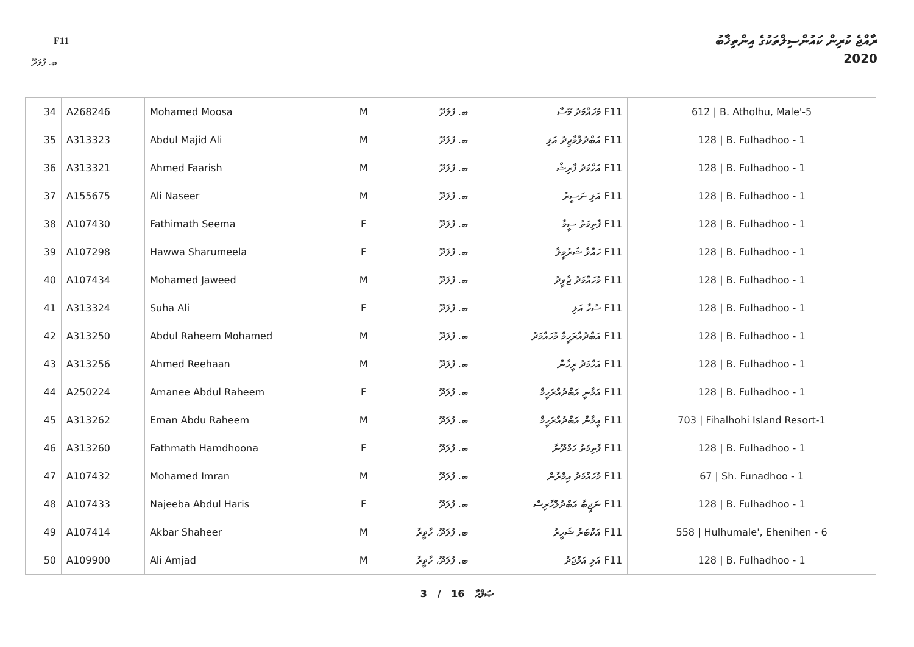F11
ރާއްޖެ ކުރިން ކައުންސިލްތަކުގެ އިންތިޚާބު
2020 ބ. ފުލަދޫ
| 34 | A268246 | Mohamed Moosa | M | ބ. ފުލަދޫ | F11 މުހައްމަދު މޫސާ | 612 / B. Atholhu, Male'-5 |
| 35 | A313323 | Abdul Majid Ali | M | ބ. ފުލަދޫ | F11 އަބްދުލްމާޖިދު އަލި | 128 / B. Fulhadhoo - 1 |
| 36 | A313321 | Ahmed Faarish | M | ބ. ފުލަދޫ | F11 އަހްމަދު ފާރިޝް | 128 / B. Fulhadhoo - 1 |
| 37 | A155675 | Ali Naseer | M | ބ. ފުލަދޫ | F11 އަލި ނަސީރު | 128 / B. Fulhadhoo - 1 |
| 38 | A107430 | Fathimath Seema | F | ބ. ފުލަދޫ | F11 ފާތިމަތު ސީމާ | 128 / B. Fulhadhoo - 1 |
| 39 | A107298 | Hawwa Sharumeela | F | ބ. ފުލަދޫ | F11 ހައްވާ ޝަރުމީލާ | 128 / B. Fulhadhoo - 1 |
| 40 | A107434 | Mohamed Jaweed | M | ބ. ފުލަދޫ | F11 މުހައްމަދު ޖާވީދު | 128 / B. Fulhadhoo - 1 |
| 41 | A313324 | Suha Ali | F | ބ. ފުލަދޫ | F11 ސުހާ އަލި | 128 / B. Fulhadhoo - 1 |
| 42 | A313250 | Abdul Raheem Mohamed | M | ބ. ފުލަދޫ | F11 އަބްދުއްރަހީމް މުހައްމަދު | 128 / B. Fulhadhoo - 1 |
| 43 | A313256 | Ahmed Reehaan | M | ބ. ފުލަދޫ | F11 އަހްމަދު ރީހާން | 128 / B. Fulhadhoo - 1 |
| 44 | A250224 | Amanee Abdul Raheem | F | ބ. ފުލަދޫ | F11 އަމާނީ އަބްދުއްރަހީމް | 128 / B. Fulhadhoo - 1 |
| 45 | A313262 | Eman Abdu Raheem | M | ބ. ފުލަދޫ | F11 އީމާން އަބްދުއްރަހީމް | 703 / Fihalhohi Island Resort-1 |
| 46 | A313260 | Fathmath Hamdhoona | F | ބ. ފުލަދޫ | F11 ފާތިމަތު ހަމްދޫނާ | 128 / B. Fulhadhoo - 1 |
| 47 | A107432 | Mohamed Imran | M | ބ. ފުލަދޫ | F11 މުހައްމަދު އިމްރާން | 67 / Sh. Funadhoo - 1 |
| 48 | A107433 | Najeeba Abdul Haris | F | ބ. ފުލަދޫ | F11 ނަޖީބާ އަބްދުލްހާރިސް | 128 / B. Fulhadhoo - 1 |
| 49 | A107414 | Akbar Shaheer | M | ބ. ފުލަދޫ، ހާވީރާ | F11 އަކްބަރު ޝަހީރު | 558 / Hulhumale', Ehenihen - 6 |
| 50 | A109900 | Ali Amjad | M | ބ. ފުލަދޫ، ހާވީރާ | F11 އަލި އަމްޖަދު | 128 / B. Fulhadhoo - 1 |
3 / 16 ޞަފްޙާ